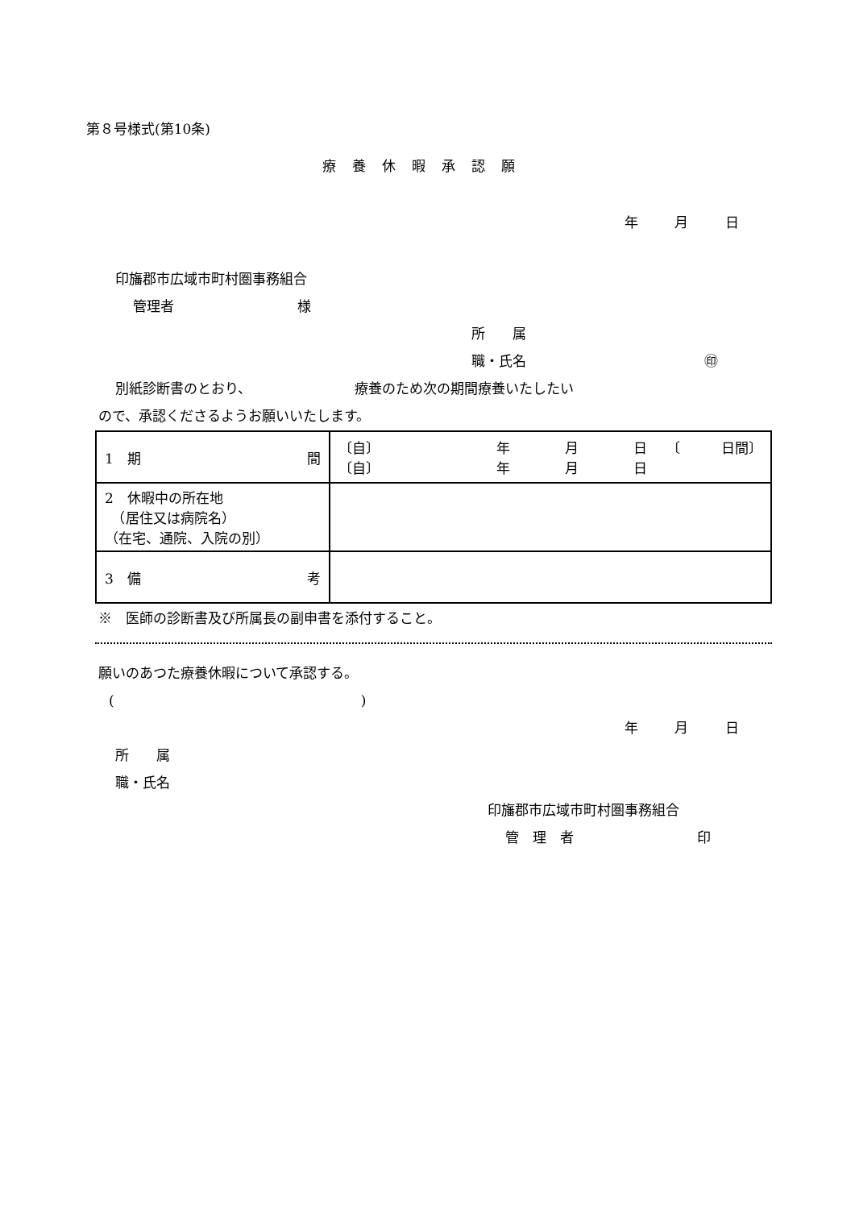第８号様式(第10条)
療養休暇承認願
年 月 日
印旛郡市広域市町村圏事務組合
管理者　　　　　　　　　様
所　　属
職・氏名　　　　　　　　　　　　　㊞
別紙診断書のとおり、　　　　　　　　療養のため次の期間療養いたしたい
ので、承認くださるようお願いいたします。
| 1 期 間 | 〔自〕 年 月 日 〔自〕 年 月 日 〔 日間〕 |
| 2 休暇中の所在地 （居住又は病院名） （在宅、通院、入院の別） | |
| 3 備 考 | |
※　医師の診断書及び所属長の副申書を添付すること。
願いのあつた療養休暇について承認する。
(　　　　　　　　　　　　　　　　　　)
年 月 日
所　　属
職・氏名
印旛郡市広域市町村圏事務組合
管　理　者　　　　　　　　　印